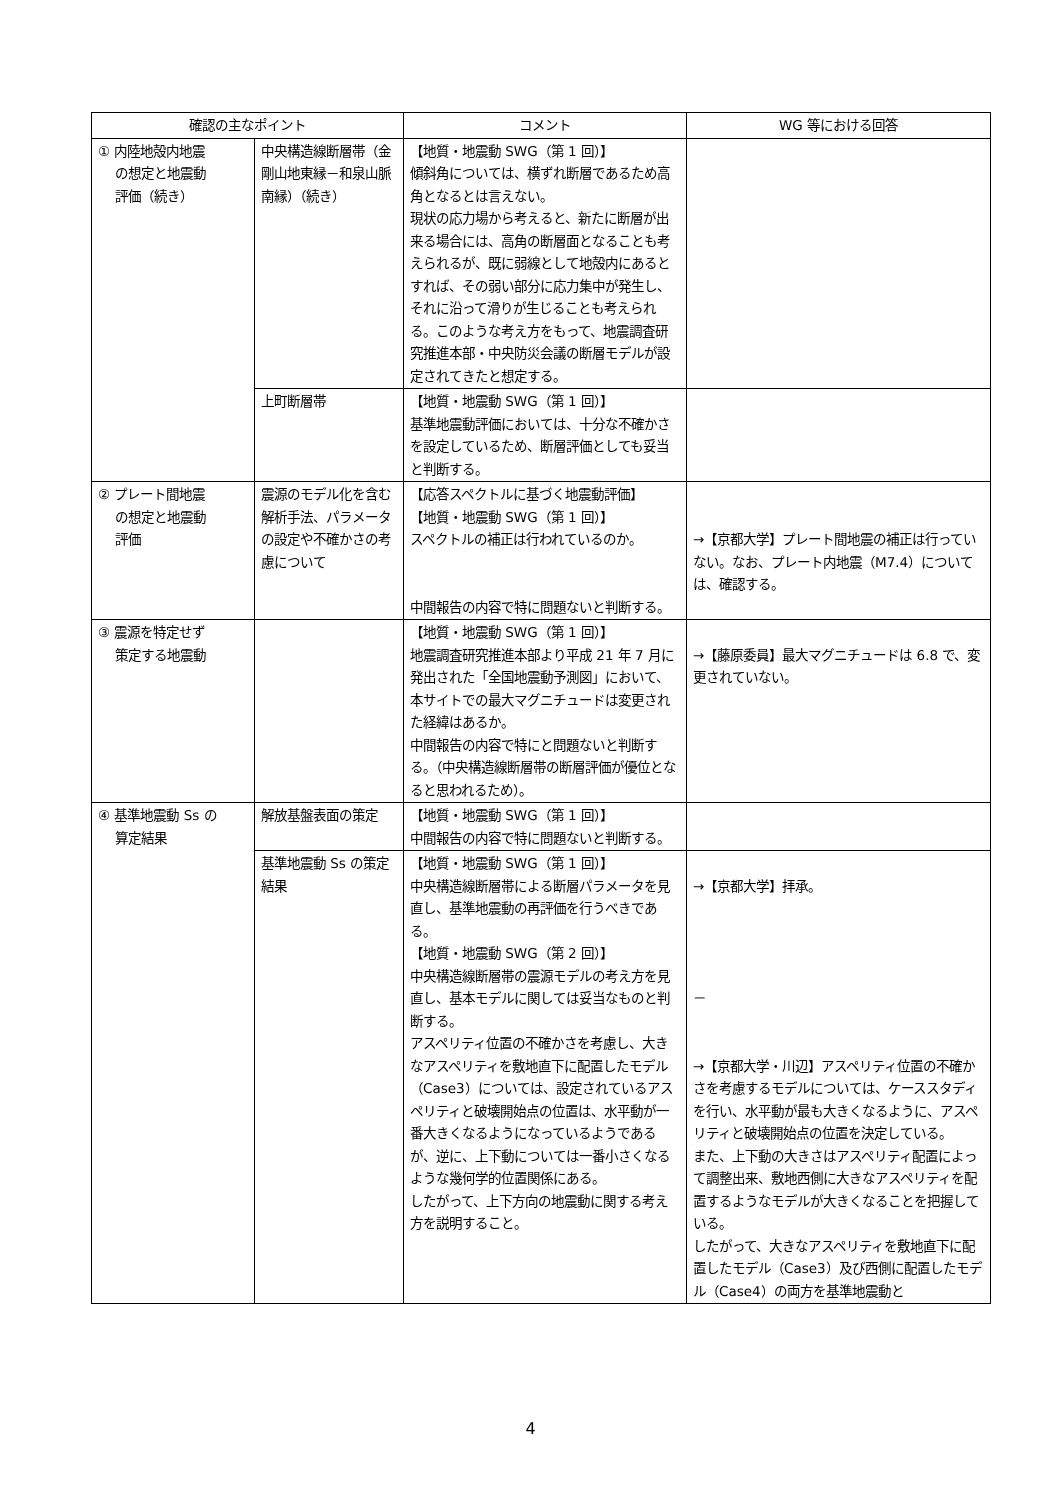| 確認の主なポイント | | コメント | WG 等における回答 |
| --- | --- | --- | --- |
| ① 内陸地殻内地震 の想定と地震動 評価（続き） | 中央構造線断層帯（金剛山地東縁－和泉山脈南縁）（続き） | 【地質・地震動 SWG（第 1 回）】 傾斜角については、横ずれ断層であるため高角となるとは言えない。 現状の応力場から考えると、新たに断層が出来る場合には、高角の断層面となることも考えられるが、既に弱線として地殻内にあるとすれば、その弱い部分に応力集中が発生し、それに沿って滑りが生じることも考えられる。このような考え方をもって、地震調査研究推進本部・中央防災会議の断層モデルが設定されてきたと想定する。 | |
| | 上町断層帯 | 【地質・地震動 SWG（第 1 回）】 基準地震動評価においては、十分な不確かさを設定しているため、断層評価としても妥当と判断する。 | |
| ② プレート間地震 の想定と地震動 評価 | 震源のモデル化を含む解析手法、パラメータの設定や不確かさの考慮について | 【応答スペクトルに基づく地震動評価】 【地質・地震動 SWG（第 1 回）】 スペクトルの補正は行われているのか。 中間報告の内容で特に問題ないと判断する。 | →【京都大学】プレート間地震の補正は行っていない。なお、プレート内地震（M7.4）については、確認する。 |
| ③ 震源を特定せず 策定する地震動 | | 【地質・地震動 SWG（第 1 回）】 地震調査研究推進本部より平成 21 年 7 月に発出された「全国地震動予測図」において、本サイトでの最大マグニチュードは変更された経緯はあるか。 中間報告の内容で特にと問題ないと判断する。（中央構造線断層帯の断層評価が優位となると思われるため）。 | →【藤原委員】最大マグニチュードは 6.8 で、変更されていない。 |
| ④ 基準地震動 Ss の 算定結果 | 解放基盤表面の策定 | 【地質・地震動 SWG（第 1 回）】 中間報告の内容で特に問題ないと判断する。 | |
| | 基準地震動 Ss の策定結果 | 【地質・地震動 SWG（第 1 回）】 中央構造線断層帯による断層パラメータを見直し、基準地震動の再評価を行うべきである。 【地質・地震動 SWG（第 2 回）】 中央構造線断層帯の震源モデルの考え方を見直し、基本モデルに関しては妥当なものと判断する。 アスペリティ位置の不確かさを考慮し、大きなアスペリティを敷地直下に配置したモデル（Case3）については、設定されているアスペリティと破壊開始点の位置は、水平動が一番大きくなるようになっているようであるが、逆に、上下動については一番小さくなるような幾何学的位置関係にある。 したがって、上下方向の地震動に関する考え方を説明すること。 | →【京都大学】拝承。 － →【京都大学・川辺】アスペリティ位置の不確かさを考慮するモデルについては、ケーススタディを行い、水平動が最も大きくなるように、アスペリティと破壊開始点の位置を決定している。 また、上下動の大きさはアスペリティ配置によって調整出来、敷地西側に大きなアスペリティを配置するようなモデルが大きくなることを把握している。 したがって、大きなアスペリティを敷地直下に配置したモデル（Case3）及び西側に配置したモデル（Case4）の両方を基準地震動と |
4